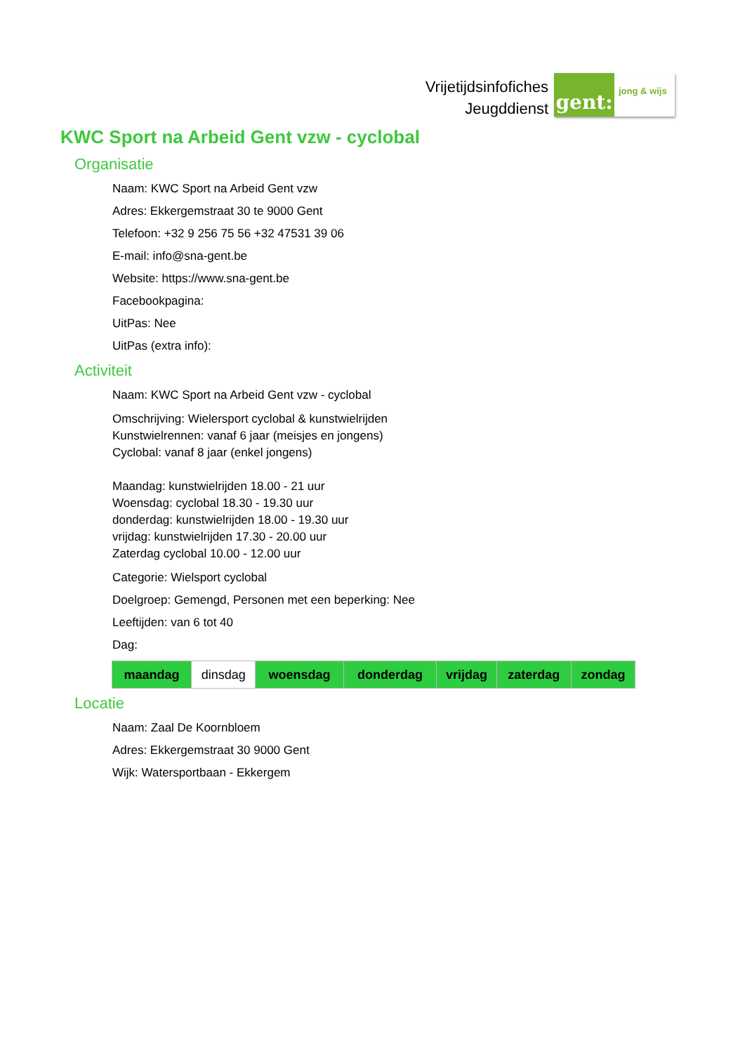Vrijetijdsinfofiches
Jeugddienst
gent:
jong & wijs
KWC Sport na Arbeid Gent vzw - cyclobal
Organisatie
Naam: KWC Sport na Arbeid Gent vzw
Adres: Ekkergemstraat 30 te 9000 Gent
Telefoon: +32 9 256 75 56 +32 47531 39 06
E-mail: info@sna-gent.be
Website: https://www.sna-gent.be
Facebookpagina:
UitPas: Nee
UitPas (extra info):
Activiteit
Naam: KWC Sport na Arbeid Gent vzw - cyclobal
Omschrijving: Wielersport cyclobal & kunstwielrijden
Kunstwielrennen: vanaf 6 jaar (meisjes en jongens)
Cyclobal: vanaf 8 jaar (enkel jongens)
Maandag: kunstwielrijden 18.00 - 21 uur
Woensdag: cyclobal 18.30 - 19.30 uur
donderdag: kunstwielrijden 18.00 - 19.30 uur
vrijdag: kunstwielrijden 17.30 - 20.00 uur
Zaterdag cyclobal 10.00 - 12.00 uur
Categorie: Wielsport cyclobal
Doelgroep: Gemengd, Personen met een beperking: Nee
Leeftijden: van 6 tot 40
Dag:
| maandag | dinsdag | woensdag | donderdag | vrijdag | zaterdag | zondag |
Locatie
Naam: Zaal De Koornbloem
Adres: Ekkergemstraat 30 9000 Gent
Wijk: Watersportbaan - Ekkergem